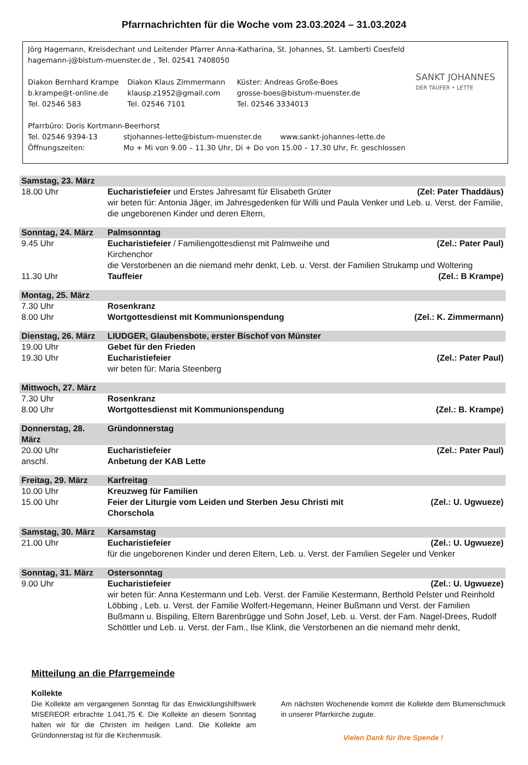Pfarrnachrichten für die Woche vom 23.03.2024 – 31.03.2024
Jörg Hagemann, Kreisdechant und Leitender Pfarrer Anna-Katharina, St. Johannes, St. Lamberti Coesfeld
hagemann-j@bistum-muenster.de , Tel. 02541 7408050
Diakon Bernhard Krampe
b.krampe@t-online.de
Tel. 02546 583
Diakon Klaus Zimmermann
klausp.z1952@gmail.com
Tel. 02546 7101
Küster: Andreas Große-Boes
grosse-boes@bistum-muenster.de
Tel. 02546 3334013
SANKT JOHANNES
DER TÄUFER • LETTE
Pfarrbüro: Doris Kortmann-Beerhorst
Tel. 02546 9394-13 stjohannes-lette@bistum-muenster.de www.sankt-johannes-lette.de
Öffnungszeiten: Mo + Mi von 9.00 – 11.30 Uhr, Di + Do von 15.00 – 17.30 Uhr, Fr. geschlossen
| Samstag, 23. März | | |
| 18.00 Uhr | Eucharistiefeier und Erstes Jahresamt für Elisabeth Grüter | (Zel: Pater Thaddäus) |
| | wir beten für: Antonia Jäger, im Jahresgedenken für Willi und Paula Venker und Leb. u. Verst. der Familie, die ungeborenen Kinder und deren Eltern, | |
| Sonntag, 24. März | Palmsonntag | |
| 9.45 Uhr | Eucharistiefeier / Familiengottesdienst mit Palmweihe und Kirchenchor | (Zel.: Pater Paul) |
| | die Verstorbenen an die niemand mehr denkt, Leb. u. Verst. der Familien Strukamp und Woltering | |
| 11.30 Uhr | Tauffeier | (Zel.: B Krampe) |
| Montag, 25. März | | |
| 7.30 Uhr | Rosenkranz | |
| 8.00 Uhr | Wortgottesdienst mit Kommunionspendung | (Zel.: K. Zimmermann) |
| Dienstag, 26. März | LIUDGER, Glaubensbote, erster Bischof von Münster | |
| 19.00 Uhr | Gebet für den Frieden | |
| 19.30 Uhr | Eucharistiefeier | (Zel.: Pater Paul) |
| | wir beten für: Maria Steenberg | |
| Mittwoch, 27. März | | |
| 7.30 Uhr | Rosenkranz | |
| 8.00 Uhr | Wortgottesdienst mit Kommunionspendung | (Zel.: B. Krampe) |
| Donnerstag, 28. März | Gründonnerstag | |
| 20.00 Uhr | Eucharistiefeier | (Zel.: Pater Paul) |
| anschl. | Anbetung der KAB Lette | |
| Freitag, 29. März | Karfreitag | |
| 10.00 Uhr | Kreuzweg für Familien | |
| 15.00 Uhr | Feier der Liturgie vom Leiden und Sterben Jesu Christi mit Chorschola | (Zel.: U. Ugwueze) |
| Samstag, 30. März | Karsamstag | |
| 21.00 Uhr | Eucharistiefeier | (Zel.: U. Ugwueze) |
| | für die ungeborenen Kinder und deren Eltern, Leb. u. Verst. der Familien Segeler und Venker | |
| Sonntag, 31. März | Ostersonntag | |
| 9.00 Uhr | Eucharistiefeier | (Zel.: U. Ugwueze) |
| | wir beten für: Anna Kestermann und Leb. Verst. der Familie Kestermann, Berthold Pelster und Reinhold Löbbing , Leb. u. Verst. der Familie Wolfert-Hegemann, Heiner Bußmann und Verst. der Familien Bußmann u. Bispiling, Eltern Barenbrügge und Sohn Josef, Leb. u. Verst. der Fam. Nagel-Drees, Rudolf Schöttler und Leb. u. Verst. der Fam., Ilse Klink, die Verstorbenen an die niemand mehr denkt, | |
Mitteilung an die Pfarrgemeinde
Kollekte
Die Kollekte am vergangenen Sonntag für das Enwicklungshilfswerk MISEREOR erbrachte 1.041,75 €. Die Kollekte an diesem Sonntag halten wir für die Christen im heiligen Land. Die Kollekte am Gründonnerstag ist für die Kirchenmusik.
Am nächsten Wochenende kommt die Kollekte dem Blumenschmuck in unserer Pfarrkirche zugute.
Vielen Dank für Ihre Spende !